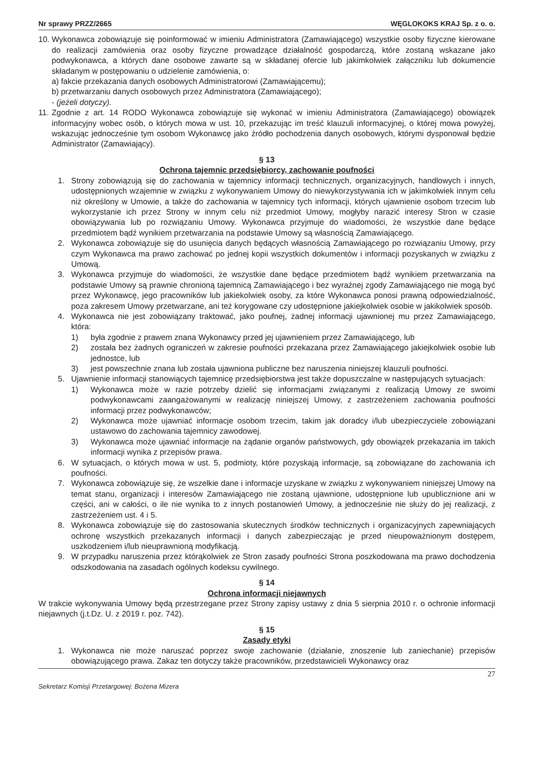Nr sprawy PRZZ/2665 WĘGLOKOKS KRAJ Sp. z o. o.
10.
Wykonawca zobowiązuje się poinformować w imieniu Administratora (Zamawiającego) wszystkie osoby fizyczne kierowane do realizacji zamówienia oraz osoby fizyczne prowadzące działalność gospodarczą, które zostaną wskazane jako podwykonawca, a których dane osobowe zawarte są w składanej ofercie lub jakimkolwiek załączniku lub dokumencie składanym w postępowaniu o udzielenie zamówienia, o:
a) fakcie przekazania danych osobowych Administratorowi (Zamawiającemu);
b) przetwarzaniu danych osobowych przez Administratora (Zamawiającego);
- (jeżeli dotyczy).
11.
Zgodnie z art. 14 RODO Wykonawca zobowiązuje się wykonać w imieniu Administratora (Zamawiającego) obowiązek informacyjny wobec osób, o których mowa w ust. 10, przekazując im treść klauzuli informacyjnej, o której mowa powyżej, wskazując jednocześnie tym osobom Wykonawcę jako źródło pochodzenia danych osobowych, którymi dysponował będzie Administrator (Zamawiający).
§ 13
Ochrona tajemnic przedsiębiorcy, zachowanie poufności
1. Strony zobowiązują się do zachowania w tajemnicy informacji technicznych, organizacyjnych, handlowych i innych, udostępnionych wzajemnie w związku z wykonywaniem Umowy do niewykorzystywania ich w jakimkolwiek innym celu niż określony w Umowie, a także do zachowania w tajemnicy tych informacji, których ujawnienie osobom trzecim lub wykorzystanie ich przez Strony w innym celu niż przedmiot Umowy, mogłyby narazić interesy Stron w czasie obowiązywania lub po rozwiązaniu Umowy. Wykonawca przyjmuje do wiadomości, że wszystkie dane będące przedmiotem bądź wynikiem przetwarzania na podstawie Umowy są własnością Zamawiającego.
2. Wykonawca zobowiązuje się do usunięcia danych będących własnością Zamawiającego po rozwiązaniu Umowy, przy czym Wykonawca ma prawo zachować po jednej kopii wszystkich dokumentów i informacji pozyskanych w związku z Umową.
3. Wykonawca przyjmuje do wiadomości, że wszystkie dane będące przedmiotem bądź wynikiem przetwarzania na podstawie Umowy są prawnie chronioną tajemnicą Zamawiającego i bez wyraźnej zgody Zamawiającego nie mogą być przez Wykonawcę, jego pracowników lub jakiekolwiek osoby, za które Wykonawca ponosi prawną odpowiedzialność, poza zakresem Umowy przetwarzane, ani też korygowane czy udostępnione jakiejkolwiek osobie w jakikolwiek sposób.
4. Wykonawca nie jest zobowiązany traktować, jako poufnej, żadnej informacji ujawnionej mu przez Zamawiającego, która:
1) była zgodnie z prawem znana Wykonawcy przed jej ujawnieniem przez Zamawiającego, lub
2) została bez żadnych ograniczeń w zakresie poufności przekazana przez Zamawiającego jakiejkolwiek osobie lub jednostce, lub
3) jest powszechnie znana lub została ujawniona publiczne bez naruszenia niniejszej klauzuli poufności.
5. Ujawnienie informacji stanowiących tajemnicę przedsiębiorstwa jest także dopuszczalne w następujących sytuacjach:
1) Wykonawca może w razie potrzeby dzielić się informacjami związanymi z realizacją Umowy ze swoimi podwykonawcami zaangażowanymi w realizację niniejszej Umowy, z zastrzeżeniem zachowania poufności informacji przez podwykonawców;
2) Wykonawca może ujawniać informacje osobom trzecim, takim jak doradcy i/lub ubezpieczyciele zobowiązani ustawowo do zachowania tajemnicy zawodowej.
3) Wykonawca może ujawniać informacje na żądanie organów państwowych, gdy obowiązek przekazania im takich informacji wynika z przepisów prawa.
6. W sytuacjach, o których mowa w ust. 5, podmioty, które pozyskają informacje, są zobowiązane do zachowania ich poufności.
7. Wykonawca zobowiązuje się, że wszelkie dane i informacje uzyskane w związku z wykonywaniem niniejszej Umowy na temat stanu, organizacji i interesów Zamawiającego nie zostaną ujawnione, udostępnione lub upublicznione ani w części, ani w całości, o ile nie wynika to z innych postanowień Umowy, a jednocześnie nie służy do jej realizacji, z zastrzeżeniem ust. 4 i 5.
8. Wykonawca zobowiązuje się do zastosowania skutecznych środków technicznych i organizacyjnych zapewniających ochronę wszystkich przekazanych informacji i danych zabezpieczając je przed nieupoważnionym dostępem, uszkodzeniem i/lub nieuprawnioną modyfikacją.
9. W przypadku naruszenia przez którąkolwiek ze Stron zasady poufności Strona poszkodowana ma prawo dochodzenia odszkodowania na zasadach ogólnych kodeksu cywilnego.
§ 14
Ochrona informacji niejawnych
W trakcie wykonywania Umowy będą przestrzegane przez Strony zapisy ustawy z dnia 5 sierpnia 2010 r. o ochronie informacji niejawnych (j.t.Dz. U. z 2019 r. poz. 742).
§ 15
Zasady etyki
1. Wykonawca nie może naruszać poprzez swoje zachowanie (działanie, znoszenie lub zaniechanie) przepisów obowiązującego prawa. Zakaz ten dotyczy także pracowników, przedstawicieli Wykonawcy oraz
27
Sekretarz Komisji Przetargowej: Bożena Mizera